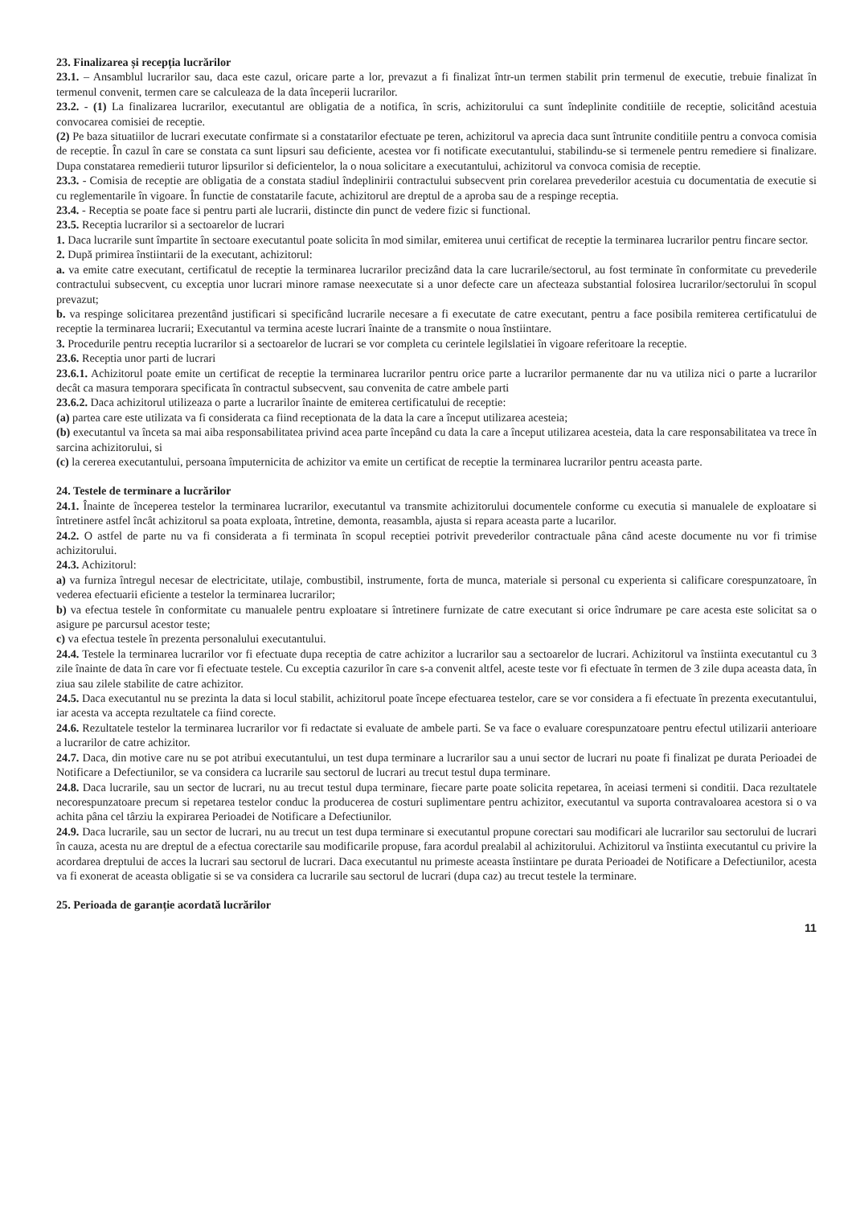23. Finalizarea și recepția lucrărilor
23.1. – Ansamblul lucrarilor sau, daca este cazul, oricare parte a lor, prevazut a fi finalizat într-un termen stabilit prin termenul de executie, trebuie finalizat în termenul convenit, termen care se calculeaza de la data începerii lucrarilor.
23.2. - (1) La finalizarea lucrarilor, executantul are obligatia de a notifica, în scris, achizitorului ca sunt îndeplinite conditiile de receptie, solicitând acestuia convocarea comisiei de receptie.
(2) Pe baza situatiilor de lucrari executate confirmate si a constatarilor efectuate pe teren, achizitorul va aprecia daca sunt întrunite conditiile pentru a convoca comisia de receptie. În cazul în care se constata ca sunt lipsuri sau deficiente, acestea vor fi notificate executantului, stabilindu-se si termenele pentru remediere si finalizare. Dupa constatarea remedierii tuturor lipsurilor si deficientelor, la o noua solicitare a executantului, achizitorul va convoca comisia de receptie.
23.3. - Comisia de receptie are obligatia de a constata stadiul îndeplinirii contractului subsecvent prin corelarea prevederilor acestuia cu documentatia de executie si cu reglementarile în vigoare. În functie de constatarile facute, achizitorul are dreptul de a aproba sau de a respinge receptia.
23.4. - Receptia se poate face si pentru parti ale lucrarii, distincte din punct de vedere fizic si functional.
23.5. Receptia lucrarilor si a sectoarelor de lucrari
1. Daca lucrarile sunt împartite în sectoare executantul poate solicita în mod similar, emiterea unui certificat de receptie la terminarea lucrarilor pentru fincare sector.
2. După primirea înstiintarii de la executant, achizitorul:
a. va emite catre executant, certificatul de receptie la terminarea lucrarilor precizând data la care lucrarile/sectorul, au fost terminate în conformitate cu prevederile contractului subsecvent, cu exceptia unor lucrari minore ramase neexecutate si a unor defecte care un afecteaza substantial folosirea lucrarilor/sectorului în scopul prevazut;
b. va respinge solicitarea prezentând justificari si specificând lucrarile necesare a fi executate de catre executant, pentru a face posibila remiterea certificatului de receptie la terminarea lucrarii; Executantul va termina aceste lucrari înainte de a transmite o noua înstiintare.
3. Procedurile pentru receptia lucrarilor si a sectoarelor de lucrari se vor completa cu cerintele legilslatiei în vigoare referitoare la receptie.
23.6. Receptia unor parti de lucrari
23.6.1. Achizitorul poate emite un certificat de receptie la terminarea lucrarilor pentru orice parte a lucrarilor permanente dar nu va utiliza nici o parte a lucrarilor decât ca masura temporara specificata în contractul subsecvent, sau convenita de catre ambele parti
23.6.2. Daca achizitorul utilizeaza o parte a lucrarilor înainte de emiterea certificatului de receptie:
(a) partea care este utilizata va fi considerata ca fiind receptionata de la data la care a început utilizarea acesteia;
(b) executantul va înceta sa mai aiba responsabilitatea privind acea parte începând cu data la care a început utilizarea acesteia, data la care responsabilitatea va trece în sarcina achizitorului, si
(c) la cererea executantului, persoana împuternicita de achizitor va emite un certificat de receptie la terminarea lucrarilor pentru aceasta parte.
24. Testele de terminare a lucrărilor
24.1. Înainte de începerea testelor la terminarea lucrarilor, executantul va transmite achizitorului documentele conforme cu executia si manualele de exploatare si întretinere astfel încât achizitorul sa poata exploata, întretine, demonta, reasambla, ajusta si repara aceasta parte a lucarilor.
24.2. O astfel de parte nu va fi considerata a fi terminata în scopul receptiei potrivit prevederilor contractuale pâna când aceste documente nu vor fi trimise achizitorului.
24.3. Achizitorul:
a) va furniza întregul necesar de electricitate, utilaje, combustibil, instrumente, forta de munca, materiale si personal cu experienta si calificare corespunzatoare, în vederea efectuarii eficiente a testelor la terminarea lucrarilor;
b) va efectua testele în conformitate cu manualele pentru exploatare si întretinere furnizate de catre executant si orice îndrumare pe care acesta este solicitat sa o asigure pe parcursul acestor teste;
c) va efectua testele în prezenta personalului executantului.
24.4. Testele la terminarea lucrarilor vor fi efectuate dupa receptia de catre achizitor a lucrarilor sau a sectoarelor de lucrari. Achizitorul va înstiinta executantul cu 3 zile înainte de data în care vor fi efectuate testele. Cu exceptia cazurilor în care s-a convenit altfel, aceste teste vor fi efectuate în termen de 3 zile dupa aceasta data, în ziua sau zilele stabilite de catre achizitor.
24.5. Daca executantul nu se prezinta la data si locul stabilit, achizitorul poate începe efectuarea testelor, care se vor considera a fi efectuate în prezenta executantului, iar acesta va accepta rezultatele ca fiind corecte.
24.6. Rezultatele testelor la terminarea lucrarilor vor fi redactate si evaluate de ambele parti. Se va face o evaluare corespunzatoare pentru efectul utilizarii anterioare a lucrarilor de catre achizitor.
24.7. Daca, din motive care nu se pot atribui executantului, un test dupa terminare a lucrarilor sau a unui sector de lucrari nu poate fi finalizat pe durata Perioadei de Notificare a Defectiunilor, se va considera ca lucrarile sau sectorul de lucrari au trecut testul dupa terminare.
24.8. Daca lucrarile, sau un sector de lucrari, nu au trecut testul dupa terminare, fiecare parte poate solicita repetarea, în aceiasi termeni si conditii. Daca rezultatele necorespunzatoare precum si repetarea testelor conduc la producerea de costuri suplimentare pentru achizitor, executantul va suporta contravaloarea acestora si o va achita pâna cel târziu la expirarea Perioadei de Notificare a Defectiunilor.
24.9. Daca lucrarile, sau un sector de lucrari, nu au trecut un test dupa terminare si executantul propune corectari sau modificari ale lucrarilor sau sectorului de lucrari în cauza, acesta nu are dreptul de a efectua corectarile sau modificarile propuse, fara acordul prealabil al achizitorului. Achizitorul va înstiinta executantul cu privire la acordarea dreptului de acces la lucrari sau sectorul de lucrari. Daca executantul nu primeste aceasta înstiintare pe durata Perioadei de Notificare a Defectiunilor, acesta va fi exonerat de aceasta obligatie si se va considera ca lucrarile sau sectorul de lucrari (dupa caz) au trecut testele la terminare.
25. Perioada de garanție acordată lucrărilor
11